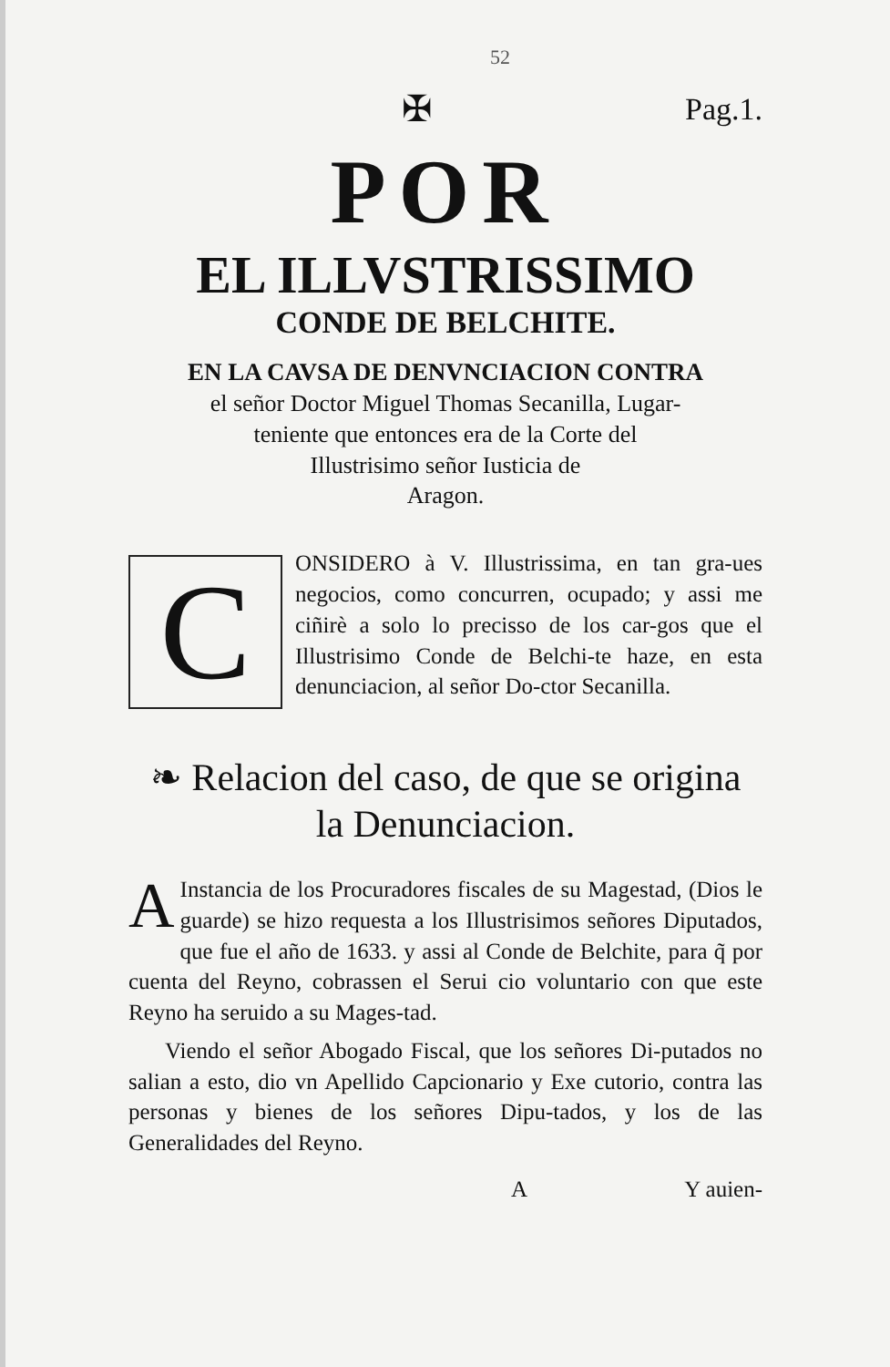52
✠ Pag.1.
POR
EL ILLVSTRISSIMO
CONDE DE BELCHITE.
EN LA CAVSA DE DENVNCIACION CONTRA
el señor Doctor Miguel Thomas Secanilla, Lugar-
teniente que entonces era de la Corte del
Illustrisimo señor Iusticia de
Aragon.
C
ONSIDERO à V. Illustrissima, en tan gra-ues negocios, como concurren, ocupado; y assi me ciñirè a solo lo precisso de los car-gos que el Illustrisimo Conde de Belchi-te haze, en esta denunciacion, al señor Do-ctor Secanilla.
❧ Relacion del caso, de que se origina
la Denunciacion.
A Instancia de los Procuradores fiscales de su Magestad, (Dios le guarde) se hizo requesta a los Illustrisimos señores Diputados, que fue el año de 1633. y assi al Conde de Belchite, para q̃ por cuenta del Reyno, cobrassen el Serui cio voluntario con que este Reyno ha seruido a su Mages-tad.
Viendo el señor Abogado Fiscal, que los señores Di-putados no salian a esto, dio vn Apellido Capcionario y Exe cutorio, contra las personas y bienes de los señores Dipu-tados, y los de las Generalidades del Reyno.
A Y auien-